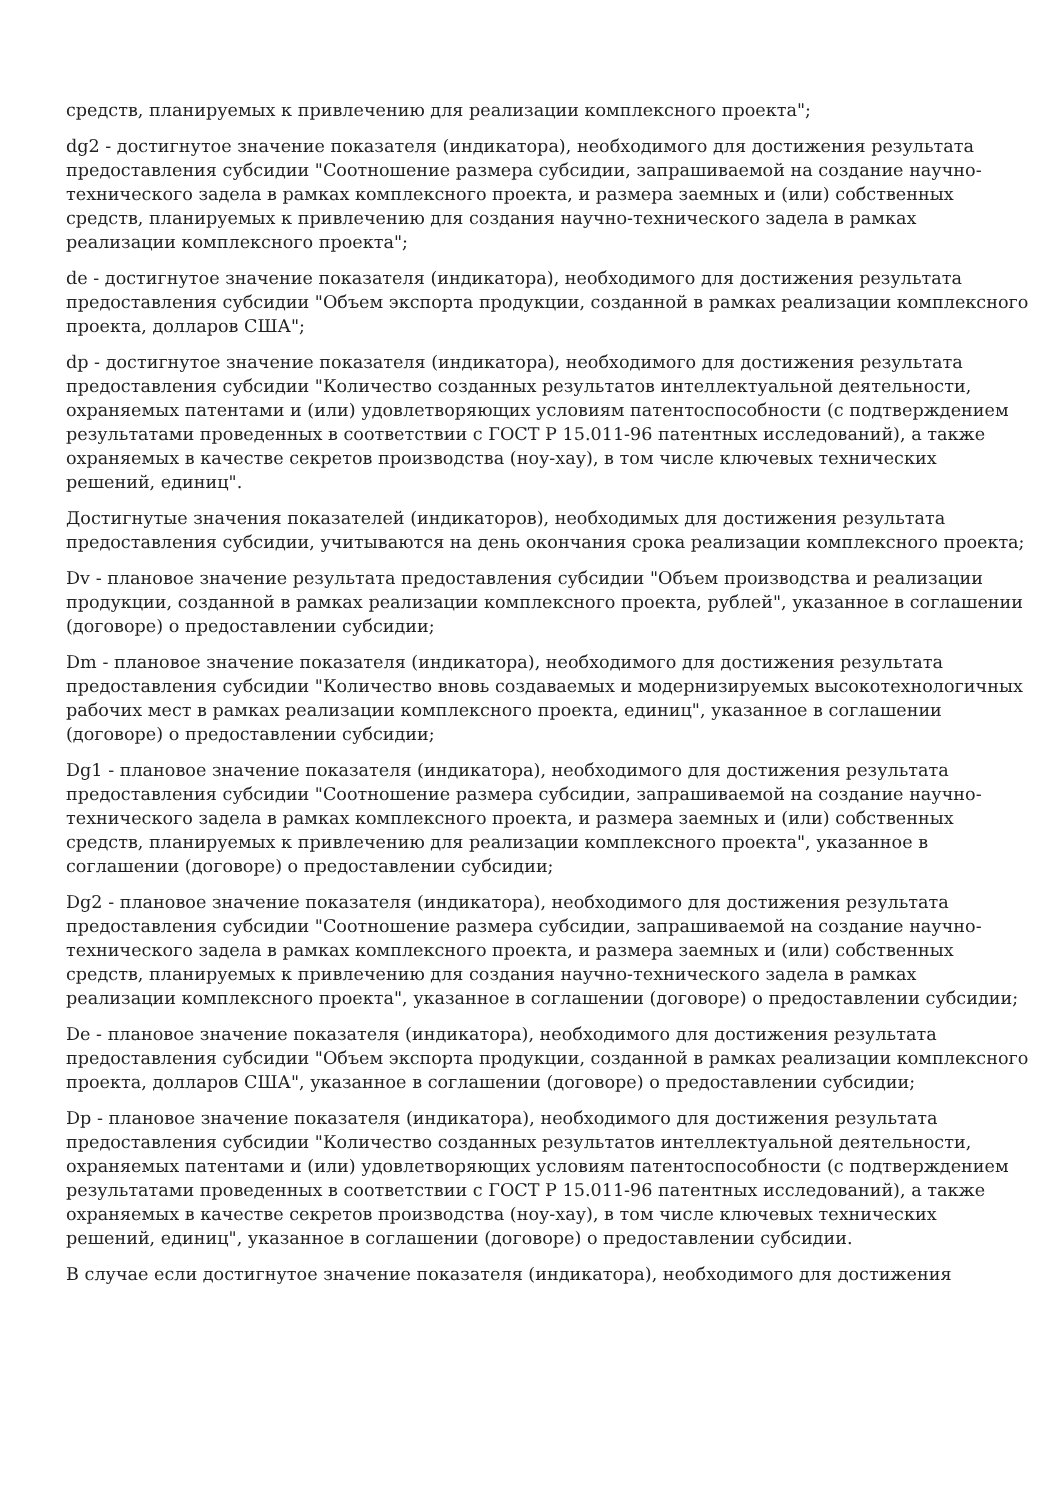средств, планируемых к привлечению для реализации комплексного проекта";
dg2 - достигнутое значение показателя (индикатора), необходимого для достижения результата предоставления субсидии "Соотношение размера субсидии, запрашиваемой на создание научно-технического задела в рамках комплексного проекта, и размера заемных и (или) собственных средств, планируемых к привлечению для создания научно-технического задела в рамках реализации комплексного проекта";
de - достигнутое значение показателя (индикатора), необходимого для достижения результата предоставления субсидии "Объем экспорта продукции, созданной в рамках реализации комплексного проекта, долларов США";
dp - достигнутое значение показателя (индикатора), необходимого для достижения результата предоставления субсидии "Количество созданных результатов интеллектуальной деятельности, охраняемых патентами и (или) удовлетворяющих условиям патентоспособности (с подтверждением результатами проведенных в соответствии с ГОСТ Р 15.011-96 патентных исследований), а также охраняемых в качестве секретов производства (ноу-хау), в том числе ключевых технических решений, единиц".
Достигнутые значения показателей (индикаторов), необходимых для достижения результата предоставления субсидии, учитываются на день окончания срока реализации комплексного проекта;
Dv - плановое значение результата предоставления субсидии "Объем производства и реализации продукции, созданной в рамках реализации комплексного проекта, рублей", указанное в соглашении (договоре) о предоставлении субсидии;
Dm - плановое значение показателя (индикатора), необходимого для достижения результата предоставления субсидии "Количество вновь создаваемых и модернизируемых высокотехнологичных рабочих мест в рамках реализации комплексного проекта, единиц", указанное в соглашении (договоре) о предоставлении субсидии;
Dg1 - плановое значение показателя (индикатора), необходимого для достижения результата предоставления субсидии "Соотношение размера субсидии, запрашиваемой на создание научно-технического задела в рамках комплексного проекта, и размера заемных и (или) собственных средств, планируемых к привлечению для реализации комплексного проекта", указанное в соглашении (договоре) о предоставлении субсидии;
Dg2 - плановое значение показателя (индикатора), необходимого для достижения результата предоставления субсидии "Соотношение размера субсидии, запрашиваемой на создание научно-технического задела в рамках комплексного проекта, и размера заемных и (или) собственных средств, планируемых к привлечению для создания научно-технического задела в рамках реализации комплексного проекта", указанное в соглашении (договоре) о предоставлении субсидии;
De - плановое значение показателя (индикатора), необходимого для достижения результата предоставления субсидии "Объем экспорта продукции, созданной в рамках реализации комплексного проекта, долларов США", указанное в соглашении (договоре) о предоставлении субсидии;
Dp - плановое значение показателя (индикатора), необходимого для достижения результата предоставления субсидии "Количество созданных результатов интеллектуальной деятельности, охраняемых патентами и (или) удовлетворяющих условиям патентоспособности (с подтверждением результатами проведенных в соответствии с ГОСТ Р 15.011-96 патентных исследований), а также охраняемых в качестве секретов производства (ноу-хау), в том числе ключевых технических решений, единиц", указанное в соглашении (договоре) о предоставлении субсидии.
В случае если достигнутое значение показателя (индикатора), необходимого для достижения